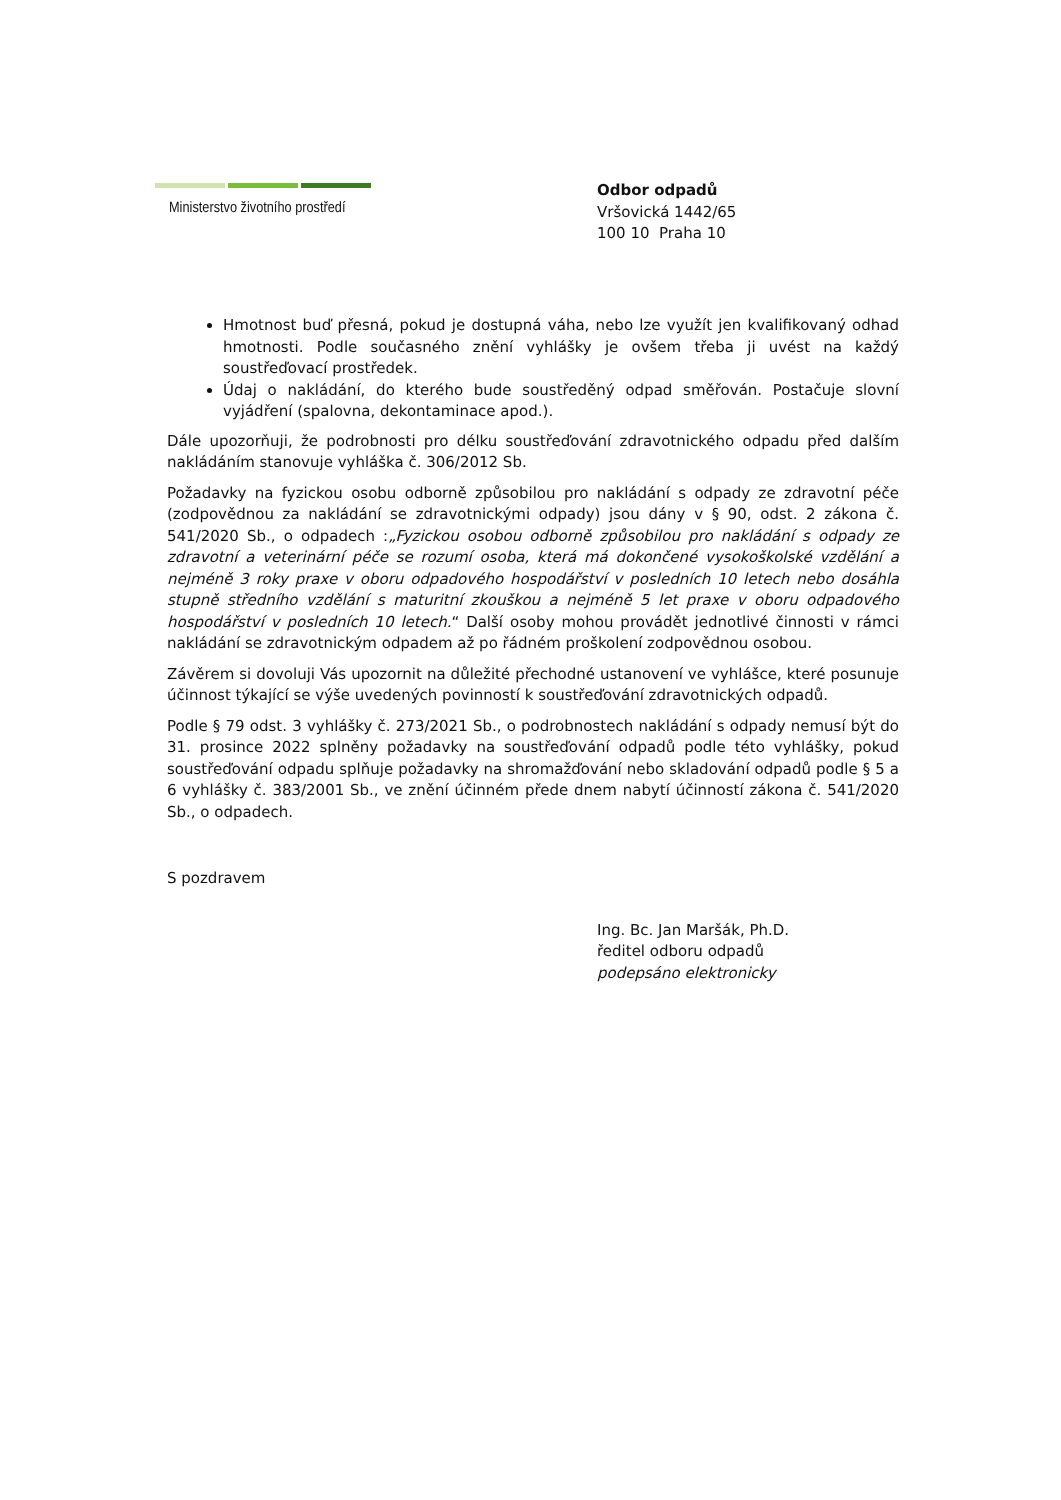Ministerstvo životního prostředí
Odbor odpadů
Vršovická 1442/65
100 10 Praha 10
Hmotnost buď přesná, pokud je dostupná váha, nebo lze využít jen kvalifikovaný odhad hmotnosti. Podle současného znění vyhlášky je ovšem třeba ji uvést na každý soustřeďovací prostředek.
Údaj o nakládání, do kterého bude soustředěný odpad směřován. Postačuje slovní vyjádření (spalovna, dekontaminace apod.).
Dále upozorňuji, že podrobnosti pro délku soustřeďování zdravotnického odpadu před dalším nakládáním stanovuje vyhláška č. 306/2012 Sb.
Požadavky na fyzickou osobu odborně způsobilou pro nakládání s odpady ze zdravotní péče (zodpovědnou za nakládání se zdravotnickými odpady) jsou dány v § 90, odst. 2 zákona č. 541/2020 Sb., o odpadech :„Fyzickou osobou odborně způsobilou pro nakládání s odpady ze zdravotní a veterinární péče se rozumí osoba, která má dokončené vysokoškolské vzdělání a nejméně 3 roky praxe v oboru odpadového hospodářství v posledních 10 letech nebo dosáhla stupně středního vzdělání s maturitní zkouškou a nejméně 5 let praxe v oboru odpadového hospodářství v posledních 10 letech.“ Další osoby mohou provádět jednotlivé činnosti v rámci nakládání se zdravotnickým odpadem až po řádném proškolení zodpovědnou osobou.
Závěrem si dovoluji Vás upozornit na důležité přechodné ustanovení ve vyhlášce, které posunuje účinnost týkající se výše uvedených povinností k soustřeďování zdravotnických odpadů.
Podle § 79 odst. 3 vyhlášky č. 273/2021 Sb., o podrobnostech nakládání s odpady nemusí být do 31. prosince 2022 splněny požadavky na soustřeďování odpadů podle této vyhlášky, pokud soustřeďování odpadu splňuje požadavky na shromažďování nebo skladování odpadů podle § 5 a 6 vyhlášky č. 383/2001 Sb., ve znění účinném přede dnem nabytí účinností zákona č. 541/2020 Sb., o odpadech.
S pozdravem
Ing. Bc. Jan Maršák, Ph.D.
ředitel odboru odpadů
podepsáno elektronicky